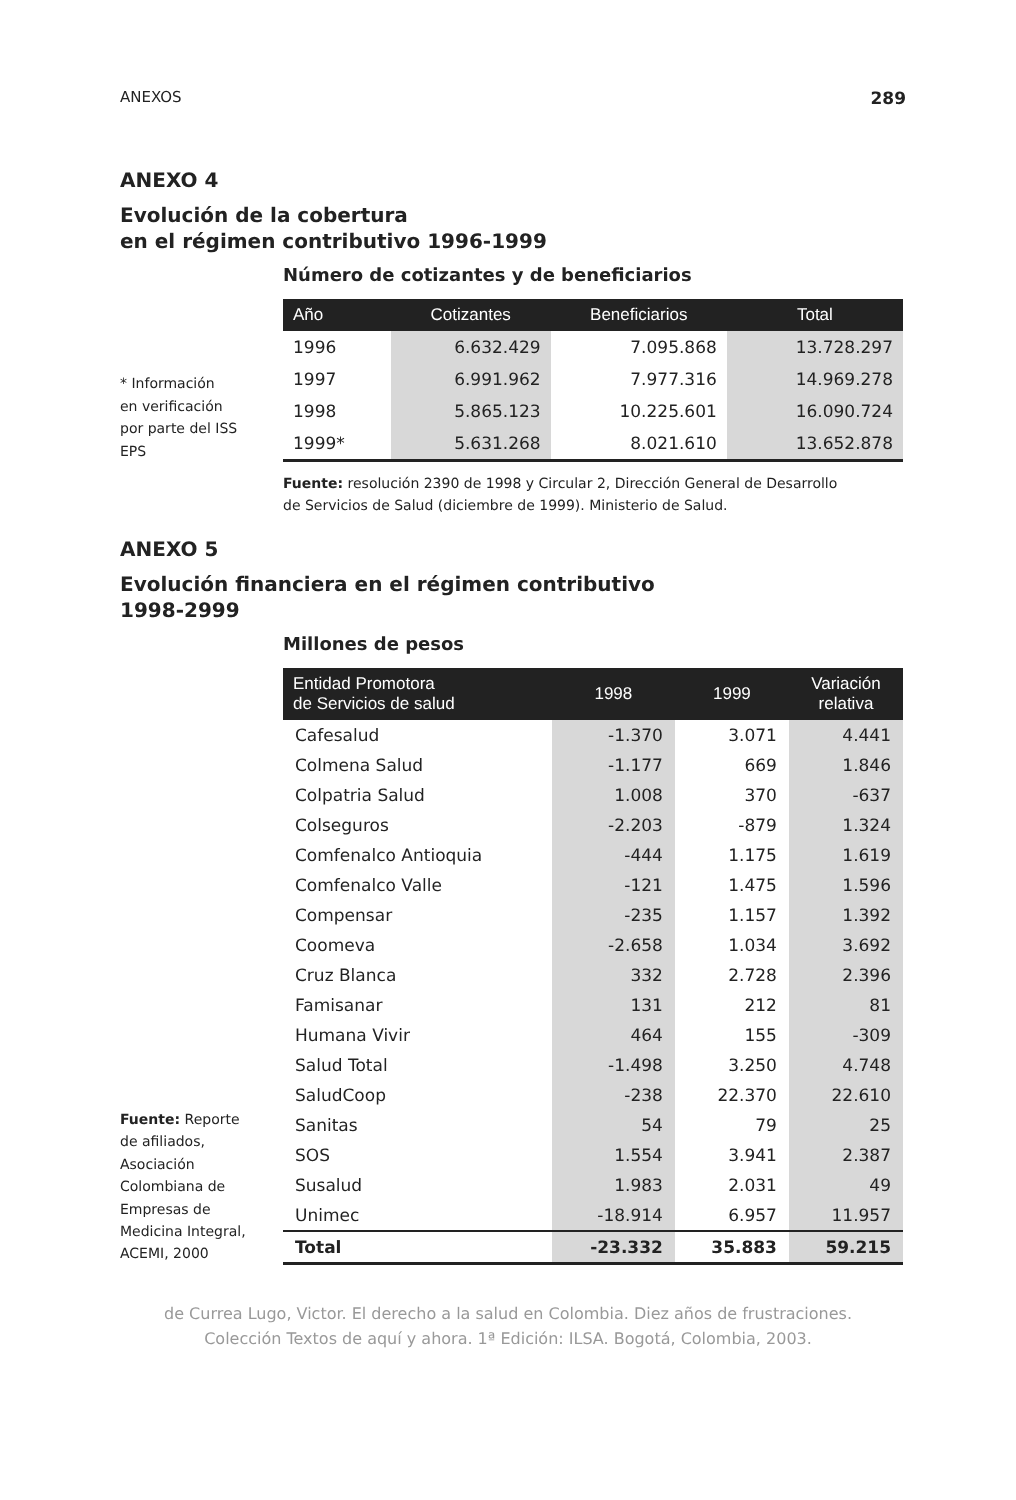ANEXOS 289
ANEXO 4
Evolución de la cobertura
en el régimen contributivo 1996-1999
Número de cotizantes y de beneficiarios
* Información
en verificación
por parte del ISS
EPS
| Año | Cotizantes | Beneficiarios | Total |
| --- | --- | --- | --- |
| 1996 | 6.632.429 | 7.095.868 | 13.728.297 |
| 1997 | 6.991.962 | 7.977.316 | 14.969.278 |
| 1998 | 5.865.123 | 10.225.601 | 16.090.724 |
| 1999* | 5.631.268 | 8.021.610 | 13.652.878 |
Fuente: resolución 2390 de 1998 y Circular 2, Dirección General de Desarrollo
de Servicios de Salud (diciembre de 1999). Ministerio de Salud.
ANEXO 5
Evolución financiera en el régimen contributivo
1998-2999
Millones de pesos
Fuente: Reporte
de afiliados,
Asociación
Colombiana de
Empresas de
Medicina Integral,
ACEMI, 2000
| Entidad Promotora de Servicios de salud | 1998 | 1999 | Variación relativa |
| --- | --- | --- | --- |
| Cafesalud | -1.370 | 3.071 | 4.441 |
| Colmena Salud | -1.177 | 669 | 1.846 |
| Colpatria Salud | 1.008 | 370 | -637 |
| Colseguros | -2.203 | -879 | 1.324 |
| Comfenalco Antioquia | -444 | 1.175 | 1.619 |
| Comfenalco Valle | -121 | 1.475 | 1.596 |
| Compensar | -235 | 1.157 | 1.392 |
| Coomeva | -2.658 | 1.034 | 3.692 |
| Cruz Blanca | 332 | 2.728 | 2.396 |
| Famisanar | 131 | 212 | 81 |
| Humana Vivir | 464 | 155 | -309 |
| Salud Total | -1.498 | 3.250 | 4.748 |
| SaludCoop | -238 | 22.370 | 22.610 |
| Sanitas | 54 | 79 | 25 |
| SOS | 1.554 | 3.941 | 2.387 |
| Susalud | 1.983 | 2.031 | 49 |
| Unimec | -18.914 | 6.957 | 11.957 |
| Total | -23.332 | 35.883 | 59.215 |
de Currea Lugo, Victor. El derecho a la salud en Colombia. Diez años de frustraciones.
Colección Textos de aquí y ahora. 1ª Edición: ILSA. Bogotá, Colombia, 2003.